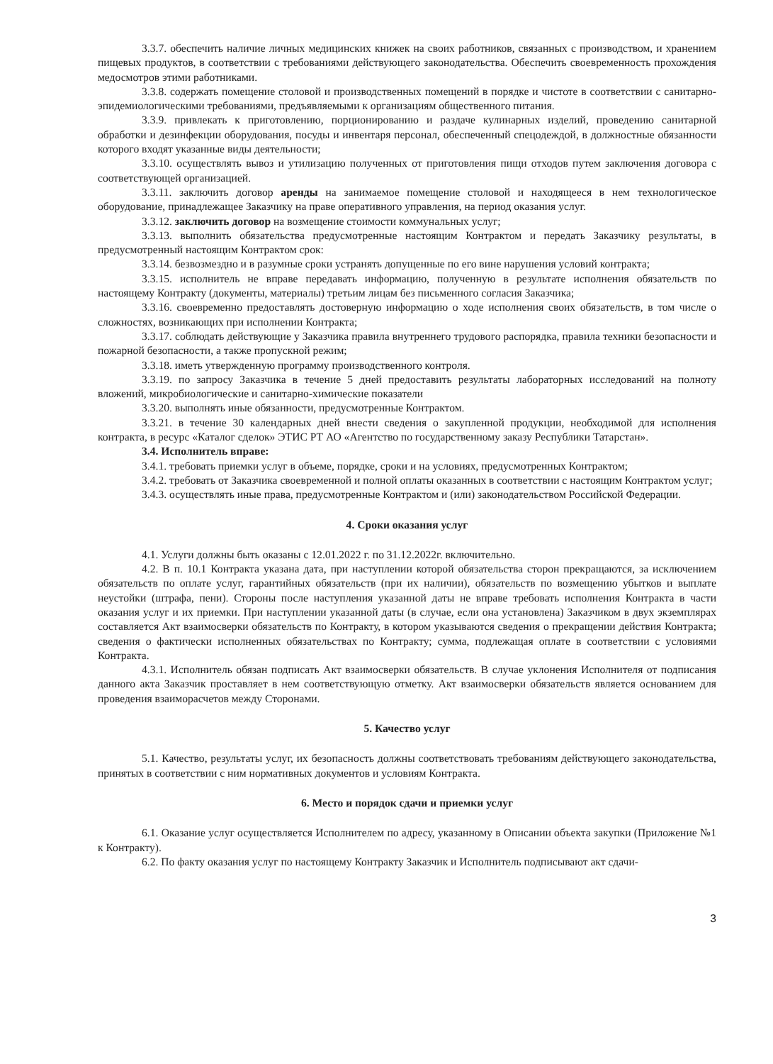3.3.7. обеспечить наличие личных медицинских книжек на своих работников, связанных с производством, и хранением пищевых продуктов, в соответствии с требованиями действующего законодательства. Обеспечить своевременность прохождения медосмотров этими работниками.
3.3.8. содержать помещение столовой и производственных помещений в порядке и чистоте в соответствии с санитарно-эпидемиологическими требованиями, предъявляемыми к организациям общественного питания.
3.3.9. привлекать к приготовлению, порционированию и раздаче кулинарных изделий, проведению санитарной обработки и дезинфекции оборудования, посуды и инвентаря персонал, обеспеченный спецодеждой, в должностные обязанности которого входят указанные виды деятельности;
3.3.10. осуществлять вывоз и утилизацию полученных от приготовления пищи отходов путем заключения договора с соответствующей организацией.
3.3.11. заключить договор аренды на занимаемое помещение столовой и находящееся в нем технологическое оборудование, принадлежащее Заказчику на праве оперативного управления, на период оказания услуг.
3.3.12. заключить договор на возмещение стоимости коммунальных услуг;
3.3.13. выполнить обязательства предусмотренные настоящим Контрактом и передать Заказчику результаты, в предусмотренный настоящим Контрактом срок:
3.3.14. безвозмездно и в разумные сроки устранять допущенные по его вине нарушения условий контракта;
3.3.15. исполнитель не вправе передавать информацию, полученную в результате исполнения обязательств по настоящему Контракту (документы, материалы) третьим лицам без письменного согласия Заказчика;
3.3.16. своевременно предоставлять достоверную информацию о ходе исполнения своих обязательств, в том числе о сложностях, возникающих при исполнении Контракта;
3.3.17. соблюдать действующие у Заказчика правила внутреннего трудового распорядка, правила техники безопасности и пожарной безопасности, а также пропускной режим;
3.3.18. иметь утвержденную программу производственного контроля.
3.3.19. по запросу Заказчика в течение 5 дней предоставить результаты лабораторных исследований на полноту вложений, микробиологические и санитарно-химические показатели
3.3.20. выполнять иные обязанности, предусмотренные Контрактом.
3.3.21. в течение 30 календарных дней внести сведения о закупленной продукции, необходимой для исполнения контракта, в ресурс «Каталог сделок» ЭТИС РТ АО «Агентство по государственному заказу Республики Татарстан».
3.4. Исполнитель вправе:
3.4.1. требовать приемки услуг в объеме, порядке, сроки и на условиях, предусмотренных Контрактом;
3.4.2. требовать от Заказчика своевременной и полной оплаты оказанных в соответствии с настоящим Контрактом услуг;
3.4.3. осуществлять иные права, предусмотренные Контрактом и (или) законодательством Российской Федерации.
4. Сроки оказания услуг
4.1. Услуги должны быть оказаны с 12.01.2022 г. по 31.12.2022г. включительно.
4.2. В п. 10.1 Контракта указана дата, при наступлении которой обязательства сторон прекращаются, за исключением обязательств по оплате услуг, гарантийных обязательств (при их наличии), обязательств по возмещению убытков и выплате неустойки (штрафа, пени). Стороны после наступления указанной даты не вправе требовать исполнения Контракта в части оказания услуг и их приемки. При наступлении указанной даты (в случае, если она установлена) Заказчиком в двух экземплярах составляется Акт взаимосверки обязательств по Контракту, в котором указываются сведения о прекращении действия Контракта; сведения о фактически исполненных обязательствах по Контракту; сумма, подлежащая оплате в соответствии с условиями Контракта.
4.3.1. Исполнитель обязан подписать Акт взаимосверки обязательств. В случае уклонения Исполнителя от подписания данного акта Заказчик проставляет в нем соответствующую отметку. Акт взаимосверки обязательств является основанием для проведения взаиморасчетов между Сторонами.
5. Качество услуг
5.1. Качество, результаты услуг, их безопасность должны соответствовать требованиям действующего законодательства, принятых в соответствии с ним нормативных документов и условиям Контракта.
6. Место и порядок сдачи и приемки услуг
6.1. Оказание услуг осуществляется Исполнителем по адресу, указанному в Описании объекта закупки (Приложение №1 к Контракту).
6.2. По факту оказания услуг по настоящему Контракту Заказчик и Исполнитель подписывают акт сдачи-
3